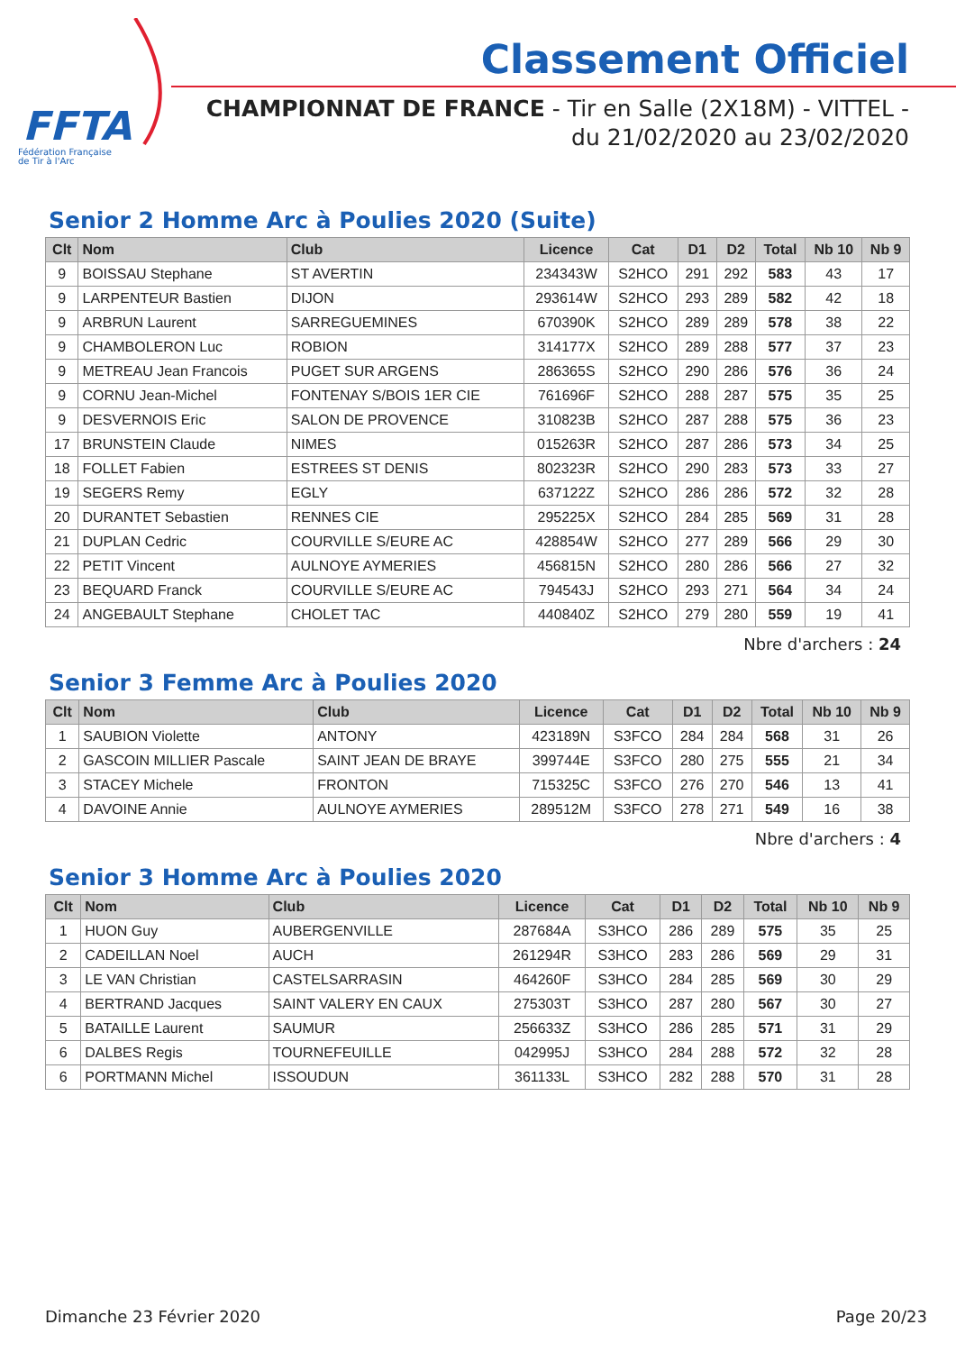FFTA
Fédération Française
de Tir à l'Arc
Classement Officiel
CHAMPIONNAT DE FRANCE - Tir en Salle (2X18M) - VITTEL -
du 21/02/2020 au 23/02/2020
Senior 2 Homme Arc à Poulies 2020 (Suite)
| Clt | Nom | Club | Licence | Cat | D1 | D2 | Total | Nb 10 | Nb 9 |
| --- | --- | --- | --- | --- | --- | --- | --- | --- | --- |
| 9 | BOISSAU Stephane | ST AVERTIN | 234343W | S2HCO | 291 | 292 | 583 | 43 | 17 |
| 9 | LARPENTEUR Bastien | DIJON | 293614W | S2HCO | 293 | 289 | 582 | 42 | 18 |
| 9 | ARBRUN Laurent | SARREGUEMINES | 670390K | S2HCO | 289 | 289 | 578 | 38 | 22 |
| 9 | CHAMBOLERON Luc | ROBION | 314177X | S2HCO | 289 | 288 | 577 | 37 | 23 |
| 9 | METREAU Jean Francois | PUGET SUR ARGENS | 286365S | S2HCO | 290 | 286 | 576 | 36 | 24 |
| 9 | CORNU Jean-Michel | FONTENAY S/BOIS 1ER CIE | 761696F | S2HCO | 288 | 287 | 575 | 35 | 25 |
| 9 | DESVERNOIS Eric | SALON DE PROVENCE | 310823B | S2HCO | 287 | 288 | 575 | 36 | 23 |
| 17 | BRUNSTEIN Claude | NIMES | 015263R | S2HCO | 287 | 286 | 573 | 34 | 25 |
| 18 | FOLLET Fabien | ESTREES ST DENIS | 802323R | S2HCO | 290 | 283 | 573 | 33 | 27 |
| 19 | SEGERS Remy | EGLY | 637122Z | S2HCO | 286 | 286 | 572 | 32 | 28 |
| 20 | DURANTET Sebastien | RENNES CIE | 295225X | S2HCO | 284 | 285 | 569 | 31 | 28 |
| 21 | DUPLAN Cedric | COURVILLE S/EURE AC | 428854W | S2HCO | 277 | 289 | 566 | 29 | 30 |
| 22 | PETIT Vincent | AULNOYE AYMERIES | 456815N | S2HCO | 280 | 286 | 566 | 27 | 32 |
| 23 | BEQUARD Franck | COURVILLE S/EURE AC | 794543J | S2HCO | 293 | 271 | 564 | 34 | 24 |
| 24 | ANGEBAULT Stephane | CHOLET TAC | 440840Z | S2HCO | 279 | 280 | 559 | 19 | 41 |
Nbre d'archers : 24
Senior 3 Femme Arc à Poulies 2020
| Clt | Nom | Club | Licence | Cat | D1 | D2 | Total | Nb 10 | Nb 9 |
| --- | --- | --- | --- | --- | --- | --- | --- | --- | --- |
| 1 | SAUBION Violette | ANTONY | 423189N | S3FCO | 284 | 284 | 568 | 31 | 26 |
| 2 | GASCOIN MILLIER Pascale | SAINT JEAN DE BRAYE | 399744E | S3FCO | 280 | 275 | 555 | 21 | 34 |
| 3 | STACEY Michele | FRONTON | 715325C | S3FCO | 276 | 270 | 546 | 13 | 41 |
| 4 | DAVOINE Annie | AULNOYE AYMERIES | 289512M | S3FCO | 278 | 271 | 549 | 16 | 38 |
Nbre d'archers : 4
Senior 3 Homme Arc à Poulies 2020
| Clt | Nom | Club | Licence | Cat | D1 | D2 | Total | Nb 10 | Nb 9 |
| --- | --- | --- | --- | --- | --- | --- | --- | --- | --- |
| 1 | HUON Guy | AUBERGENVILLE | 287684A | S3HCO | 286 | 289 | 575 | 35 | 25 |
| 2 | CADEILLAN Noel | AUCH | 261294R | S3HCO | 283 | 286 | 569 | 29 | 31 |
| 3 | LE VAN Christian | CASTELSARRASIN | 464260F | S3HCO | 284 | 285 | 569 | 30 | 29 |
| 4 | BERTRAND Jacques | SAINT VALERY EN CAUX | 275303T | S3HCO | 287 | 280 | 567 | 30 | 27 |
| 5 | BATAILLE Laurent | SAUMUR | 256633Z | S3HCO | 286 | 285 | 571 | 31 | 29 |
| 6 | DALBES Regis | TOURNEFEUILLE | 042995J | S3HCO | 284 | 288 | 572 | 32 | 28 |
| 6 | PORTMANN Michel | ISSOUDUN | 361133L | S3HCO | 282 | 288 | 570 | 31 | 28 |
Dimanche 23 Février 2020 Page 20/23